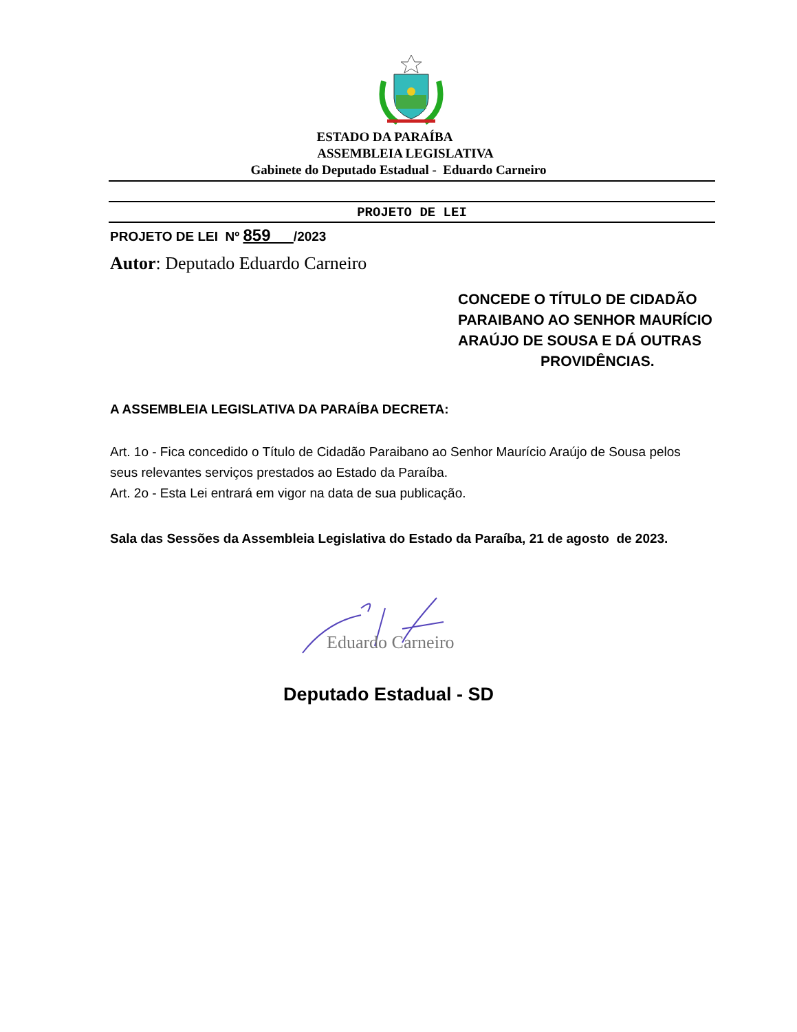ESTADO DA PARAÍBA
ASSEMBLEIA LEGISLATIVA
Gabinete do Deputado Estadual - Eduardo Carneiro
PROJETO DE LEI
PROJETO DE LEI Nº 859 /2023
Autor: Deputado Eduardo Carneiro
CONCEDE O TÍTULO DE CIDADÃO PARAIBANO AO SENHOR MAURÍCIO ARAÚJO DE SOUSA E DÁ OUTRAS
PROVIDÊNCIAS.
A ASSEMBLEIA LEGISLATIVA DA PARAÍBA DECRETA:
Art. 1o - Fica concedido o Título de Cidadão Paraibano ao Senhor Maurício Araújo de Sousa pelos seus relevantes serviços prestados ao Estado da Paraíba.
Art. 2o - Esta Lei entrará em vigor na data de sua publicação.
Sala das Sessões da Assembleia Legislativa do Estado da Paraíba, 21 de agosto de 2023.
Eduardo Carneiro
Deputado Estadual - SD